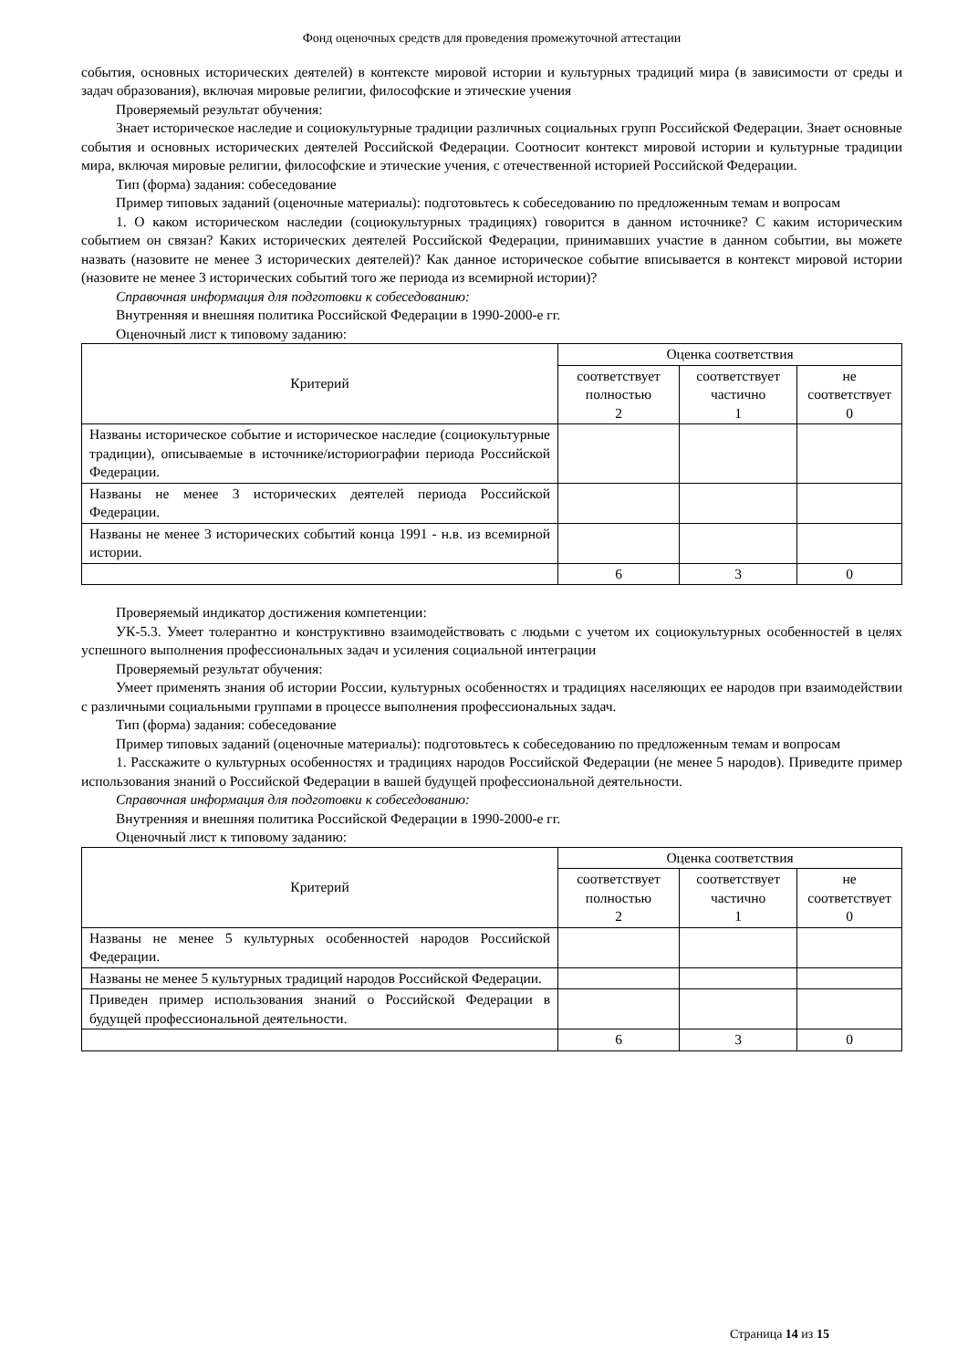Фонд оценочных средств для проведения промежуточной аттестации
события, основных исторических деятелей) в контексте мировой истории и культурных традиций мира (в зависимости от среды и задач образования), включая мировые религии, философские и этические учения
Проверяемый результат обучения:
Знает историческое наследие и социокультурные традиции различных социальных групп Российской Федерации. Знает основные события и основных исторических деятелей Российской Федерации. Соотносит контекст мировой истории и культурные традиции мира, включая мировые религии, философские и этические учения, с отечественной историей Российской Федерации.
Тип (форма) задания: собеседование
Пример типовых заданий (оценочные материалы): подготовьтесь к собеседованию по предложенным темам и вопросам
1. О каком историческом наследии (социокультурных традициях) говорится в данном источнике? С каким историческим событием он связан? Каких исторических деятелей Российской Федерации, принимавших участие в данном событии, вы можете назвать (назовите не менее 3 исторических деятелей)? Как данное историческое событие вписывается в контекст мировой истории (назовите не менее 3 исторических событий того же периода из всемирной истории)?
Справочная информация для подготовки к собеседованию:
Внутренняя и внешняя политика Российской Федерации в 1990-2000-е гг.
Оценочный лист к типовому заданию:
| Критерий | Оценка соответствия | | |
| --- | --- | --- | --- |
| | соответствует полностью 2 | соответствует частично 1 | не соответствует 0 |
| Названы историческое событие и историческое наследие (социокультурные традиции), описываемые в источнике/историографии периода Российской Федерации. | | | |
| Названы не менее 3 исторических деятелей периода Российской Федерации. | | | |
| Названы не менее 3 исторических событий конца 1991 - н.в. из всемирной истории. | | | |
| | 6 | 3 | 0 |
Проверяемый индикатор достижения компетенции:
УК-5.3. Умеет толерантно и конструктивно взаимодействовать с людьми с учетом их социокультурных особенностей в целях успешного выполнения профессиональных задач и усиления социальной интеграции
Проверяемый результат обучения:
Умеет применять знания об истории России, культурных особенностях и традициях населяющих ее народов при взаимодействии с различными социальными группами в процессе выполнения профессиональных задач.
Тип (форма) задания: собеседование
Пример типовых заданий (оценочные материалы): подготовьтесь к собеседованию по предложенным темам и вопросам
1. Расскажите о культурных особенностях и традициях народов Российской Федерации (не менее 5 народов). Приведите пример использования знаний о Российской Федерации в вашей будущей профессиональной деятельности.
Справочная информация для подготовки к собеседованию:
Внутренняя и внешняя политика Российской Федерации в 1990-2000-е гг.
Оценочный лист к типовому заданию:
| Критерий | Оценка соответствия | | |
| --- | --- | --- | --- |
| | соответствует полностью 2 | соответствует частично 1 | не соответствует 0 |
| Названы не менее 5 культурных особенностей народов Российской Федерации. | | | |
| Названы не менее 5 культурных традиций народов Российской Федерации. | | | |
| Приведен пример использования знаний о Российской Федерации в будущей профессиональной деятельности. | | | |
| | 6 | 3 | 0 |
Страница 14 из 15